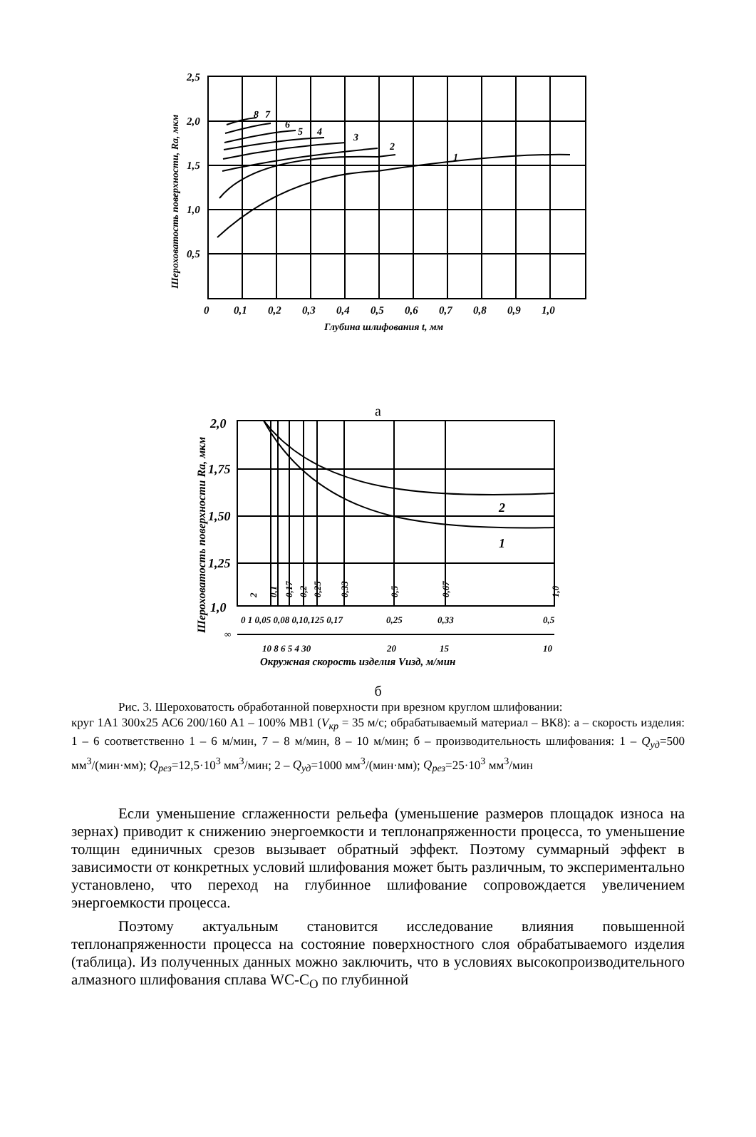2,5
2,0
1,5
1,0
0,5
0
0,1
0,2
0,3
0,4
0,5
0,6
0,7
0,8
0,9
1,0
Глубина шлифования t, мм
Шероховатость поверхности, Ra, мкм
1
2
3
4
5
6
7
8
а
2,0
1,75
1,50
1,25
1,0
2
1
0 1 0,05 0,08 0,10,125 0,17
0,25
0,33
0,5
10 8 6 5 4 30
20
15
10
∞
Окружная скорость изделия Vизд, м/мин
Шероховатость поверхности Ra, мкм
2
0,1
0,17
0,2
0,25
0,33
0,5
0,67
1,0
б
Рис. 3. Шероховатость обработанной поверхности при врезном круглом шлифовании:
круг 1А1 300х25 АС6 200/160 А1 – 100% МВ1 (V<sub>кр</sub> = 35 м/с; обрабатываемый материал – ВК8): а – скорость изделия: 1 – 6 соответственно 1 – 6 м/мин, 7 – 8 м/мин, 8 – 10 м/мин; б – производительность шлифования: 1 – Q<sub>уд</sub>=500 мм<sup>3</sup>/(мин·мм); Q<sub>рез</sub>=12,5·10<sup>3</sup> мм<sup>3</sup>/мин; 2 – Q<sub>уд</sub>=1000 мм<sup>3</sup>/(мин·мм); Q<sub>рез</sub>=25·10<sup>3</sup> мм<sup>3</sup>/мин
Если уменьшение сглаженности рельефа (уменьшение размеров площадок износа на зернах) приводит к снижению энергоемкости и теплонапряженности процесса, то уменьшение толщин единичных срезов вызывает обратный эффект. Поэтому суммарный эффект в зависимости от конкретных условий шлифования может быть различным, то экспериментально установлено, что переход на глубинное шлифование сопровождается увеличением энергоемкости процесса.
Поэтому актуальным становится исследование влияния повышенной теплонапряженности процесса на состояние поверхностного слоя обрабатываемого изделия (таблица). Из полученных данных можно заключить, что в условиях высокопроизводительного алмазного шлифования сплава WC-C<sub>O</sub> по глубинной